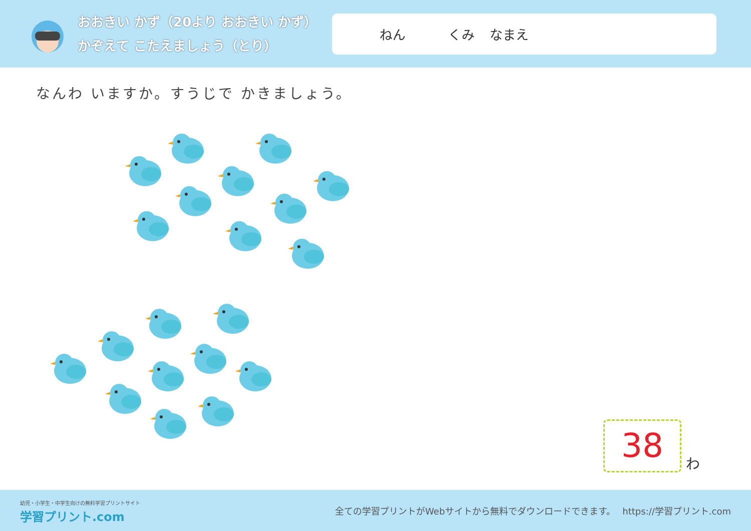おおきい かず（20より おおきい かず）
かぞえて こたえましょう（とり）
ねん くみ なまえ
なんわ いますか。すうじで かきましょう。
38
わ
幼児・小学生・中学生向けの無料学習プリントサイト
学習プリント.com
全ての学習プリントがWebサイトから無料でダウンロードできます。　 https://学習プリント.com